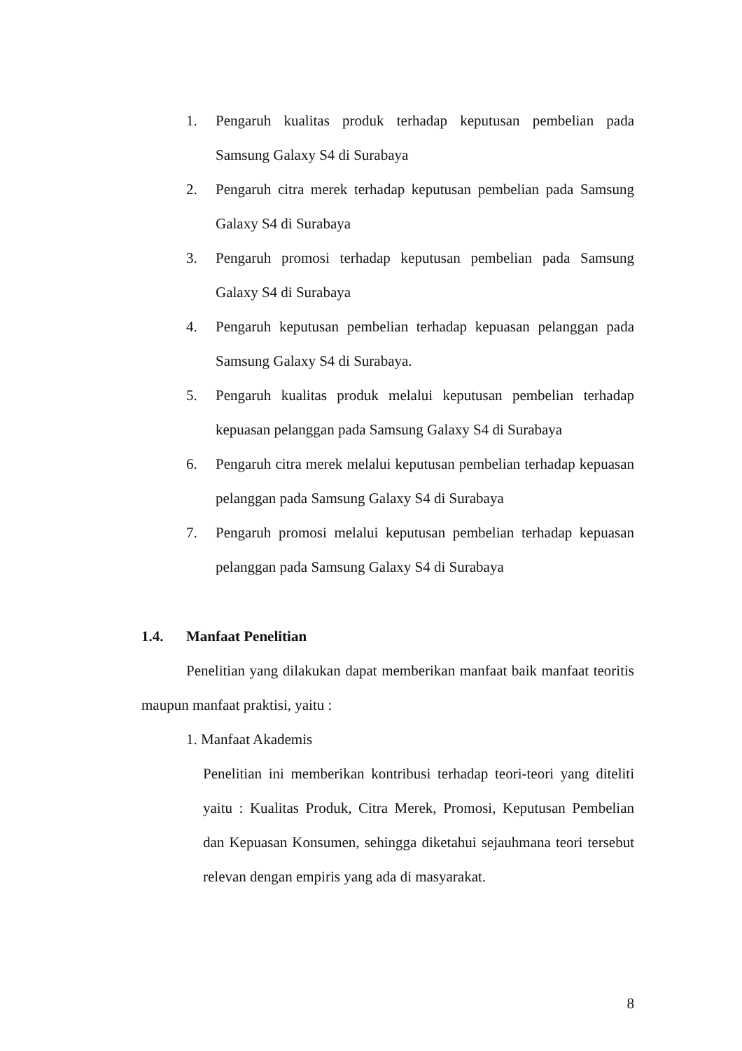1. Pengaruh kualitas produk terhadap keputusan pembelian pada Samsung Galaxy S4 di Surabaya
2. Pengaruh citra merek terhadap keputusan pembelian pada Samsung Galaxy S4 di Surabaya
3. Pengaruh promosi terhadap keputusan pembelian pada Samsung Galaxy S4 di Surabaya
4. Pengaruh keputusan pembelian terhadap kepuasan pelanggan pada Samsung Galaxy S4 di Surabaya.
5. Pengaruh kualitas produk melalui keputusan pembelian terhadap kepuasan pelanggan pada Samsung Galaxy S4 di Surabaya
6. Pengaruh citra merek melalui keputusan pembelian terhadap kepuasan pelanggan pada Samsung Galaxy S4 di Surabaya
7. Pengaruh promosi melalui keputusan pembelian terhadap kepuasan pelanggan pada Samsung Galaxy S4 di Surabaya
1.4. Manfaat Penelitian
Penelitian yang dilakukan dapat memberikan manfaat baik manfaat teoritis maupun manfaat praktisi, yaitu :
1. Manfaat Akademis
Penelitian ini memberikan kontribusi terhadap teori-teori yang diteliti yaitu : Kualitas Produk, Citra Merek, Promosi, Keputusan Pembelian dan Kepuasan Konsumen, sehingga diketahui sejauhmana teori tersebut relevan dengan empiris yang ada di masyarakat.
8